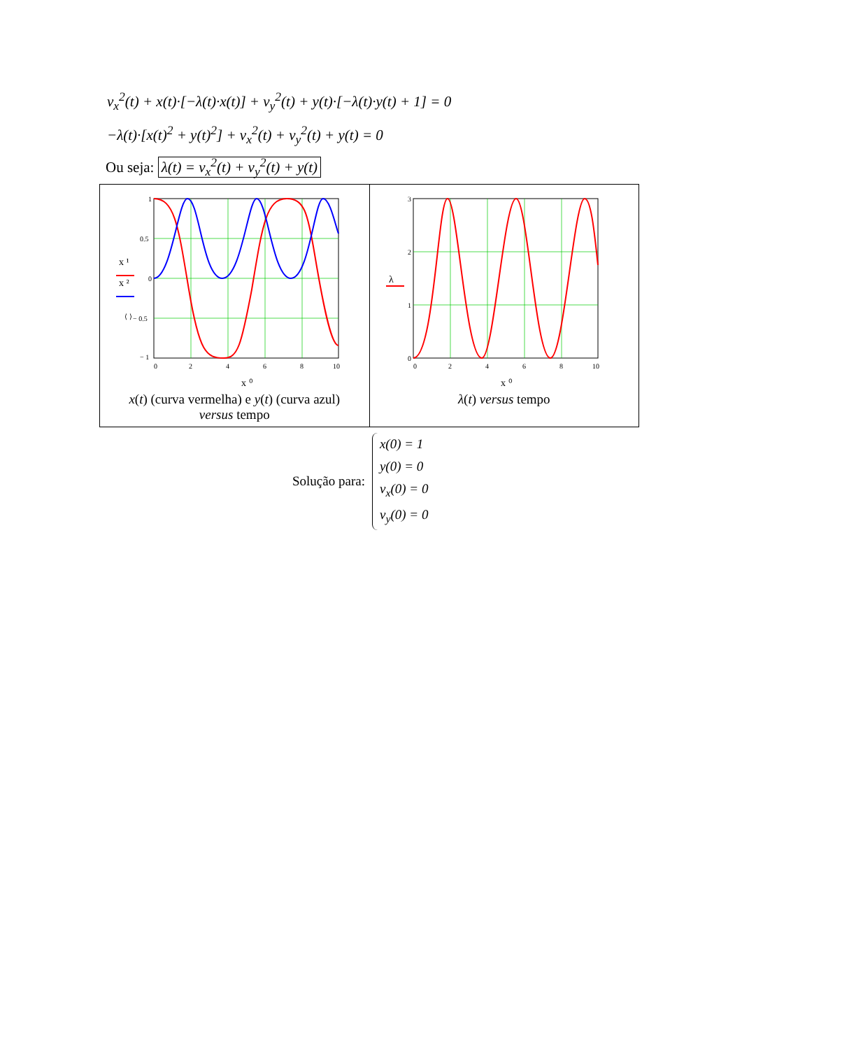v<sub>x</sub><sup>2</sup>(t) + x(t)·[−λ(t)·x(t)] + v<sub>y</sub><sup>2</sup>(t) + y(t)·[−λ(t)·y(t) + 1] = 0
−λ(t)·[x(t)<sup>2</sup> + y(t)<sup>2</sup>] + v<sub>x</sub><sup>2</sup>(t) + v<sub>y</sub><sup>2</sup>(t) + y(t) = 0
Ou seja: λ(t) = v<sub>x</sub><sup>2</sup>(t) + v<sub>y</sub><sup>2</sup>(t) + y(t)
1
0.5
0
− 0.5
− 1
0
2
4
6
8
10
x ⁰
x ¹
x ²
⟨ ⟩
x(t) (curva vermelha) e y(t) (curva azul)
versus tempo
3
2
1
0
0
2
4
6
8
10
x ⁰
λ
λ(t) versus tempo
Solução para:
x(0) = 1
y(0) = 0
v<sub>x</sub>(0) = 0
v<sub>y</sub>(0) = 0